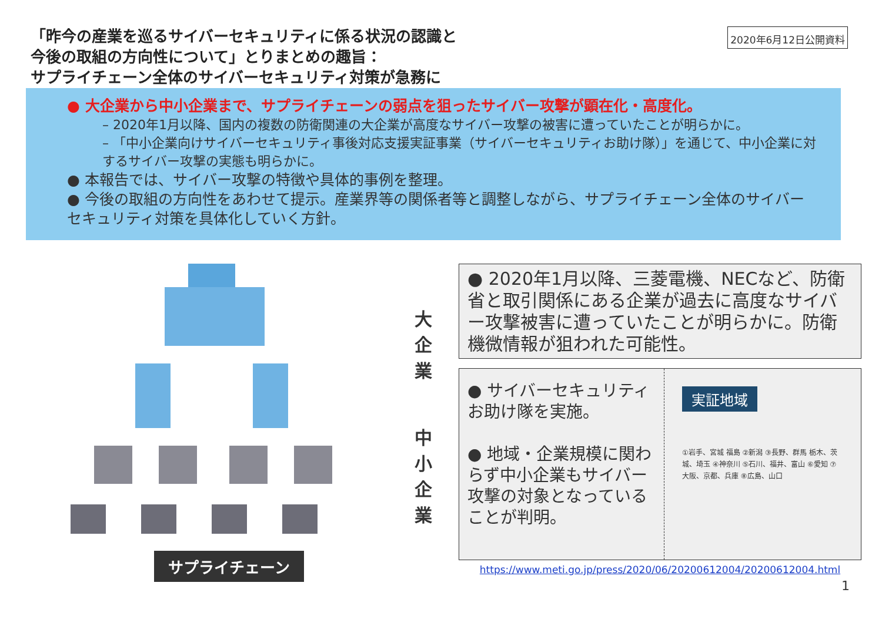「昨今の産業を巡るサイバーセキュリティに係る状況の認識と
今後の取組の方向性について」とりまとめの趣旨：
サプライチェーン全体のサイバーセキュリティ対策が急務に
2020年6月12日公開資料
● 大企業から中小企業まで、サプライチェーンの弱点を狙ったサイバー攻撃が顕在化・高度化。
– 2020年1月以降、国内の複数の防衛関連の大企業が高度なサイバー攻撃の被害に遭っていたことが明らかに。
– 「中小企業向けサイバーセキュリティ事後対応支援実証事業（サイバーセキュリティお助け隊）」を通じて、中小企業に対するサイバー攻撃の実態も明らかに。
● 本報告では、サイバー攻撃の特徴や具体的事例を整理。
● 今後の取組の方向性をあわせて提示。産業界等の関係者等と調整しながら、サプライチェーン全体のサイバーセキュリティ対策を具体化していく方針。
大
企
業
中
小
企
業
● 2020年1月以降、三菱電機、NECなど、防衛省と取引関係にある企業が過去に高度なサイバー攻撃被害に遭っていたことが明らかに。防衛機微情報が狙われた可能性。
● サイバーセキュリティお助け隊を実施。
● 地域・企業規模に関わらず中小企業もサイバー攻撃の対象となっていることが判明。
実証地域
①岩手、宮城 福島 ②新潟 ③長野、群馬 栃木、茨城、埼玉 ④神奈川 ⑤石川、福井、富山 ⑥愛知 ⑦大阪、京都、兵庫 ⑧広島、山口
https://www.meti.go.jp/press/2020/06/20200612004/20200612004.html
サプライチェーン
1